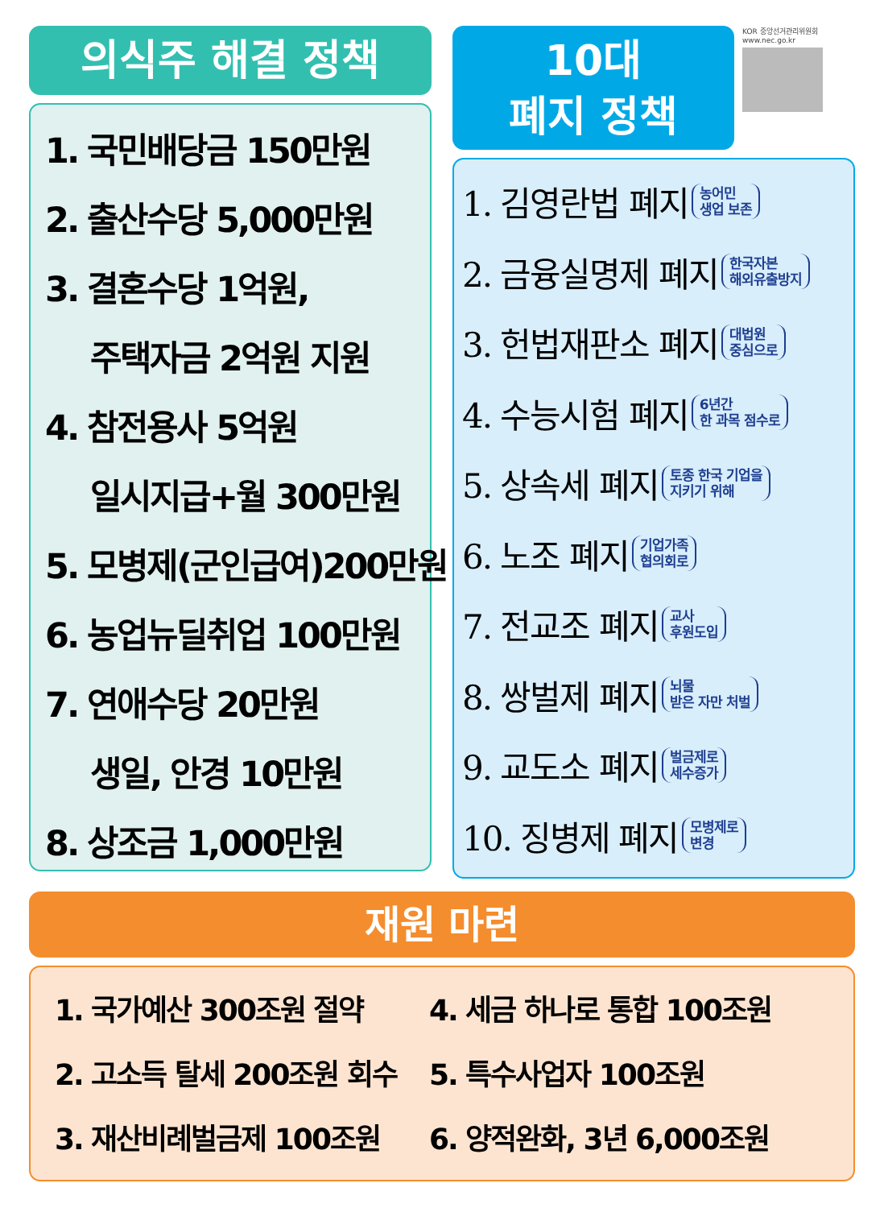의식주 해결 정책
1. 국민배당금 150만원
2. 출산수당 5,000만원
3. 결혼수당 1억원,
주택자금 2억원 지원
4. 참전용사 5억원
일시지급+월 300만원
5. 모병제(군인급여)200만원
6. 농업뉴딜취업 100만원
7. 연애수당 20만원
생일, 안경 10만원
8. 상조금 1,000만원
10대
폐지 정책
KOR 중앙선거관리위원회
www.nec.go.kr
1. 김영란법 폐지 농어민
생업 보존
2. 금융실명제 폐지 한국자본
해외유출방지
3. 헌법재판소 폐지 대법원
중심으로
4. 수능시험 폐지 6년간
한 과목 점수로
5. 상속세 폐지 토종 한국 기업을
지키기 위해
6. 노조 폐지 기업가족
협의회로
7. 전교조 폐지 교사
후원도입
8. 쌍벌제 폐지 뇌물
받은 자만 처벌
9. 교도소 폐지 벌금제로
세수증가
10. 징병제 폐지 모병제로
변경
재원 마련
1. 국가예산 300조원 절약
2. 고소득 탈세 200조원 회수
3. 재산비례벌금제 100조원
4. 세금 하나로 통합 100조원
5. 특수사업자 100조원
6. 양적완화, 3년 6,000조원